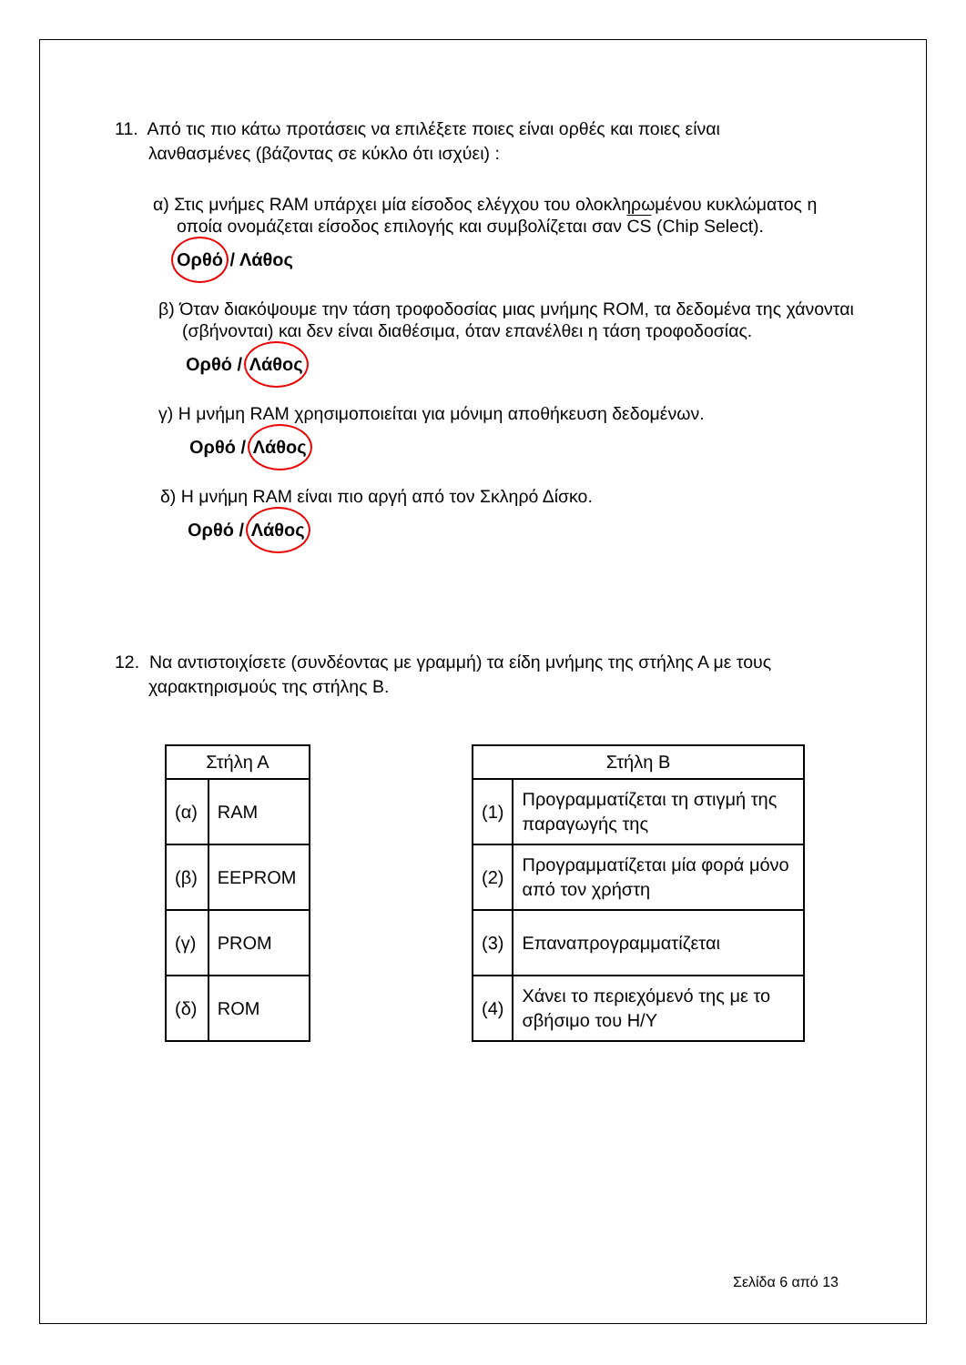11. Από τις πιο κάτω προτάσεις να επιλέξετε ποιες είναι ορθές και ποιες είναι λανθασμένες (βάζοντας σε κύκλο ότι ισχύει) :
α) Στις μνήμες RAM υπάρχει μία είσοδος ελέγχου του ολοκληρωμένου κυκλώματος η οποία ονομάζεται είσοδος επιλογής και συμβολίζεται σαν CS (Chip Select).
Ορθό / Λάθος
β) Όταν διακόψουμε την τάση τροφοδοσίας μιας μνήμης ROM, τα δεδομένα της χάνονται (σβήνονται) και δεν είναι διαθέσιμα, όταν επανέλθει η τάση τροφοδοσίας.
Ορθό / Λάθος
γ) Η μνήμη RAM χρησιμοποιείται για μόνιμη αποθήκευση δεδομένων.
Ορθό / Λάθος
δ) Η μνήμη RAM είναι πιο αργή από τον Σκληρό Δίσκο.
Ορθό / Λάθος
12. Να αντιστοιχίσετε (συνδέοντας με γραμμή) τα είδη μνήμης της στήλης Α με τους χαρακτηρισμούς της στήλης Β.
| Στήλη Α | |
| --- | --- |
| (α) | RAM |
| (β) | EEPROM |
| (γ) | PROM |
| (δ) | ROM |
| Στήλη Β | |
| --- | --- |
| (1) | Προγραμματίζεται τη στιγμή της παραγωγής της |
| (2) | Προγραμματίζεται μία φορά μόνο από τον χρήστη |
| (3) | Επαναπρογραμματίζεται |
| (4) | Χάνει το περιεχόμενό της με το σβήσιμο του Η/Υ |
Σελίδα 6 από 13